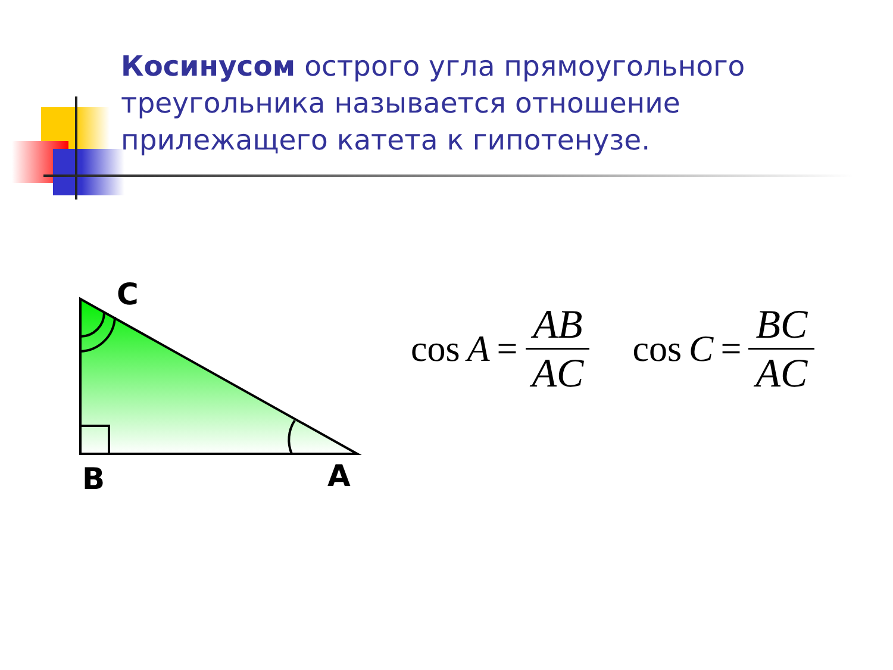Косинусом острого угла прямоугольного треугольника называется отношение прилежащего катета к гипотенузе.
C
B A
cos A = AB AC cos C = BC AC